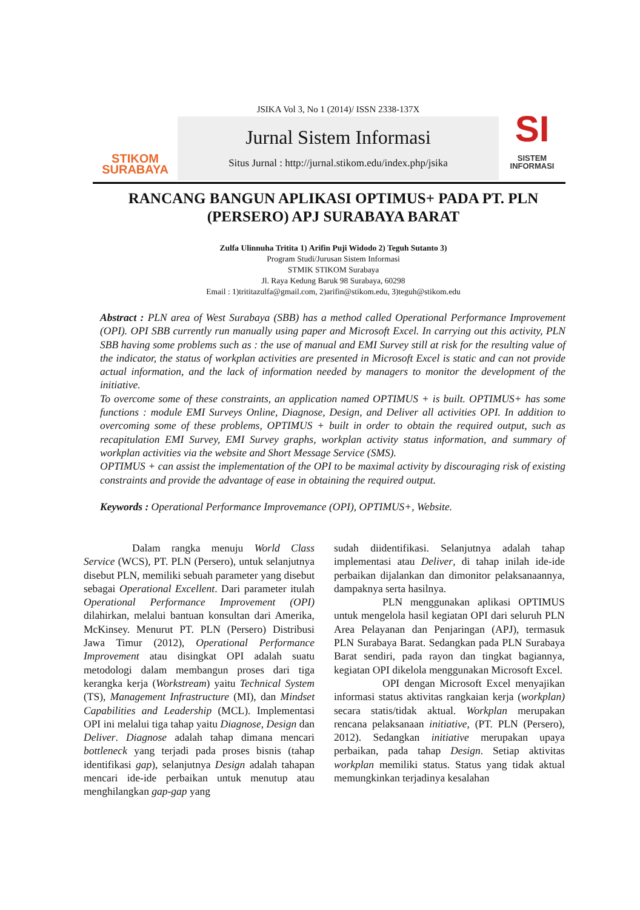STIKOM
SURABAYA
JSIKA Vol 3, No 1 (2014)/ ISSN 2338-137X
Jurnal Sistem Informasi
Situs Jurnal : http://jurnal.stikom.edu/index.php/jsika
SI
SISTEM
INFORMASI
RANCANG BANGUN APLIKASI OPTIMUS+ PADA PT. PLN (PERSERO) APJ SURABAYA BARAT
Zulfa Ulinnuha Trititа 1) Arifin Puji Widodo 2) Teguh Sutanto 3)
Program Studi/Jurusan Sistem Informasi
STMIK STIKOM Surabaya
Jl. Raya Kedung Baruk 98 Surabaya, 60298
Email : 1)trititazulfa@gmail.com, 2)arifin@stikom.edu, 3)teguh@stikom.edu
Abstract : PLN area of West Surabaya (SBB) has a method called Operational Performance Improvement (OPI). OPI SBB currently run manually using paper and Microsoft Excel. In carrying out this activity, PLN SBB having some problems such as : the use of manual and EMI Survey still at risk for the resulting value of the indicator, the status of workplan activities are presented in Microsoft Excel is static and can not provide actual information, and the lack of information needed by managers to monitor the development of the initiative.
To overcome some of these constraints, an application named OPTIMUS + is built. OPTIMUS+ has some functions : module EMI Surveys Online, Diagnose, Design, and Deliver all activities OPI. In addition to overcoming some of these problems, OPTIMUS + built in order to obtain the required output, such as recapitulation EMI Survey, EMI Survey graphs, workplan activity status information, and summary of workplan activities via the website and Short Message Service (SMS).
OPTIMUS + can assist the implementation of the OPI to be maximal activity by discouraging risk of existing constraints and provide the advantage of ease in obtaining the required output.
Keywords : Operational Performance Improvemance (OPI), OPTIMUS+, Website.
Dalam rangka menuju World Class Service (WCS), PT. PLN (Persero), untuk selanjutnya disebut PLN, memiliki sebuah parameter yang disebut sebagai Operational Excellent. Dari parameter itulah Operational Performance Improvement (OPI) dilahirkan, melalui bantuan konsultan dari Amerika, McKinsey. Menurut PT. PLN (Persero) Distribusi Jawa Timur (2012), Operational Performance Improvement atau disingkat OPI adalah suatu metodologi dalam membangun proses dari tiga kerangka kerja (Workstream) yaitu Technical System (TS), Management Infrastructure (MI), dan Mindset Capabilities and Leadership (MCL). Implementasi OPI ini melalui tiga tahap yaitu Diagnose, Design dan Deliver. Diagnose adalah tahap dimana mencari bottleneck yang terjadi pada proses bisnis (tahap identifikasi gap), selanjutnya Design adalah tahapan mencari ide-ide perbaikan untuk menutup atau menghilangkan gap-gap yang
sudah diidentifikasi. Selanjutnya adalah tahap implementasi atau Deliver, di tahap inilah ide-ide perbaikan dijalankan dan dimonitor pelaksanaannya, dampaknya serta hasilnya.
PLN menggunakan aplikasi OPTIMUS untuk mengelola hasil kegiatan OPI dari seluruh PLN Area Pelayanan dan Penjaringan (APJ), termasuk PLN Surabaya Barat. Sedangkan pada PLN Surabaya Barat sendiri, pada rayon dan tingkat bagiannya, kegiatan OPI dikelola menggunakan Microsoft Excel.
OPI dengan Microsoft Excel menyajikan informasi status aktivitas rangkaian kerja (workplan) secara statis/tidak aktual. Workplan merupakan rencana pelaksanaan initiative, (PT. PLN (Persero), 2012). Sedangkan initiative merupakan upaya perbaikan, pada tahap Design. Setiap aktivitas workplan memiliki status. Status yang tidak aktual memungkinkan terjadinya kesalahan